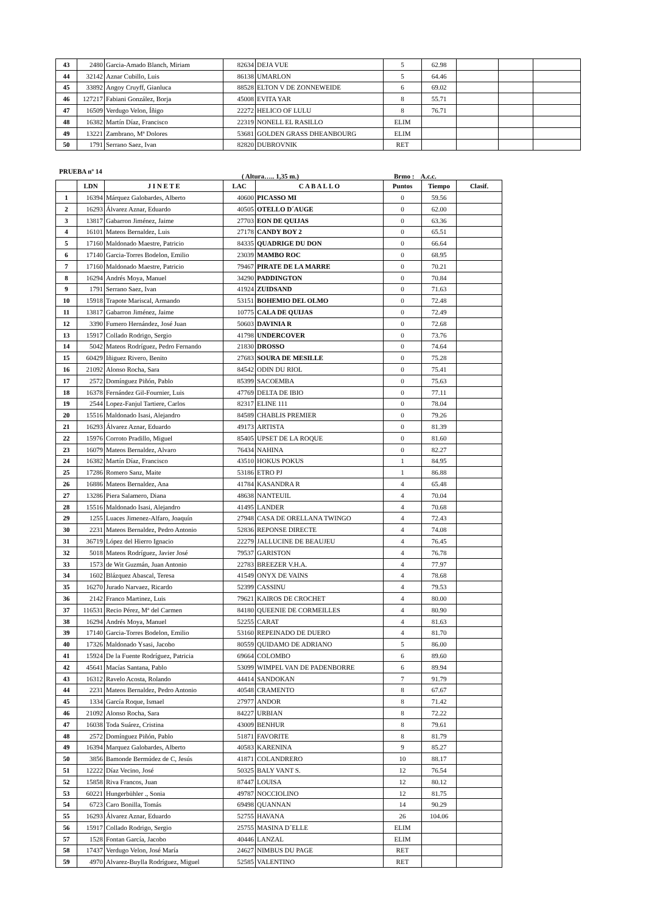| 43 | 2480 | Garcia-Amado Blanch, Miriam | 82634 | DEJA VUE | 5 | 62.98 | | | |
| 44 | 32142 | Aznar Cubillo, Luis | 86138 | UMARLON | 5 | 64.46 | | | |
| 45 | 33892 | Angoy Cruyff, Gianluca | 88528 | ELTON V DE ZONNEWEIDE | 6 | 69.02 | | | |
| 46 | 127217 | Fabiani González, Borja | 45008 | EVITA YAR | 8 | 55.71 | | | |
| 47 | 16509 | Verdugo Velon, Íñigo | 22272 | HELICO OF LULU | 8 | 76.71 | | | |
| 48 | 16382 | Martín Díaz, Francisco | 22319 | NONELL EL RASILLO | ELIM | | | | |
| 49 | 13221 | Zambrano, Mª Dolores | 53681 | GOLDEN GRASS DHEANBOURG | ELIM | | | | |
| 50 | 1791 | Serrano Saez, Ivan | 82820 | DUBROVNIK | RET | | | | |
PRUEBA nº 14 ( Altura….. 1,35 m.) Brmo : A.c.c.
| | LDN | J I N E T E | LAC | C A B A L L O | Puntos | Tiempo | Clasif. |
| --- | --- | --- | --- | --- | --- | --- | --- |
| 1 | 16394 | Márquez Galobardes, Alberto | 40600 | PICASSO MI | 0 | 59.56 | |
| 2 | 16293 | Álvarez Aznar, Eduardo | 40505 | OTELLO D´AUGE | 0 | 62.00 | |
| 3 | 13817 | Gabarron Jiménez, Jaime | 27703 | EON DE QUIJAS | 0 | 63.36 | |
| 4 | 16101 | Mateos Bernaldez, Luis | 27178 | CANDY BOY 2 | 0 | 65.51 | |
| 5 | 17160 | Maldonado Maestre, Patricio | 84335 | QUADRIGE DU DON | 0 | 66.64 | |
| 6 | 17140 | Garcia-Torres Bodelon, Emilio | 23039 | MAMBO ROC | 0 | 68.95 | |
| 7 | 17160 | Maldonado Maestre, Patricio | 79467 | PIRATE DE LA MARRE | 0 | 70.21 | |
| 8 | 16294 | Andrés Moya, Manuel | 34290 | PADDINGTON | 0 | 70.84 | |
| 9 | 1791 | Serrano Saez, Ivan | 41924 | ZUIDSAND | 0 | 71.63 | |
| 10 | 15918 | Trapote Mariscal, Armando | 53151 | BOHEMIO DEL OLMO | 0 | 72.48 | |
| 11 | 13817 | Gabarron Jiménez, Jaime | 10775 | CALA DE QUIJAS | 0 | 72.49 | |
| 12 | 3390 | Fumero Hernández, José Juan | 50603 | DAVINIA R | 0 | 72.68 | |
| 13 | 15917 | Collado Rodrigo, Sergio | 41798 | UNDERCOVER | 0 | 73.76 | |
| 14 | 5042 | Mateos Rodríguez, Pedro Fernando | 21830 | DROSSO | 0 | 74.64 | |
| 15 | 60429 | Iñiguez Rivero, Benito | 27683 | SOURA DE MESILLE | 0 | 75.28 | |
| 16 | 21092 | Alonso Rocha, Sara | 84542 | ODIN DU RIOL | 0 | 75.41 | |
| 17 | 2572 | Domínguez Piñón, Pablo | 85399 | SACOEMBA | 0 | 75.63 | |
| 18 | 16378 | Fernández Gil-Fournier, Luis | 47769 | DELTA DE IBIO | 0 | 77.11 | |
| 19 | 2544 | Lopez-Fanjul Tartiere, Carlos | 82317 | ELINE 111 | 0 | 78.04 | |
| 20 | 15516 | Maldonado Isasi, Alejandro | 84589 | CHABLIS PREMIER | 0 | 79.26 | |
| 21 | 16293 | Álvarez Aznar, Eduardo | 49173 | ARTISTA | 0 | 81.39 | |
| 22 | 15976 | Corroto Pradillo, Miguel | 85405 | UPSET DE LA ROQUE | 0 | 81.60 | |
| 23 | 16079 | Mateos Bernaldez, Alvaro | 76434 | NAHINA | 0 | 82.27 | |
| 24 | 16382 | Martín Díaz, Francisco | 43510 | HOKUS POKUS | 1 | 84.95 | |
| 25 | 17286 | Romero Sanz, Maite | 53186 | ETRO PJ | 1 | 86.88 | |
| 26 | 16886 | Mateos Bernaldez, Ana | 41784 | KASANDRA R | 4 | 65.48 | |
| 27 | 13286 | Piera Salamero, Diana | 48638 | NANTEUIL | 4 | 70.04 | |
| 28 | 15516 | Maldonado Isasi, Alejandro | 41495 | LANDER | 4 | 70.68 | |
| 29 | 1255 | Luaces Jimenez-Alfaro, Joaquín | 27948 | CASA DE ORELLANA TWINGO | 4 | 72.43 | |
| 30 | 2231 | Mateos Bernaldez, Pedro Antonio | 52836 | REPONSE DIRECTE | 4 | 74.08 | |
| 31 | 36719 | López del Hierro Ignacio | 22279 | JALLUCINE DE BEAUJEU | 4 | 76.45 | |
| 32 | 5018 | Mateos Rodríguez, Javier José | 79537 | GARISTON | 4 | 76.78 | |
| 33 | 1573 | de Wit Guzmán, Juan Antonio | 22783 | BREEZER V.H.A. | 4 | 77.97 | |
| 34 | 1602 | Blázquez Abascal, Teresa | 41549 | ONYX DE VAINS | 4 | 78.68 | |
| 35 | 16270 | Jurado Narvaez, Ricardo | 52399 | CASSINU | 4 | 79.53 | |
| 36 | 2142 | Franco Martinez, Luis | 79621 | KAIROS DE CROCHET | 4 | 80.00 | |
| 37 | 116531 | Recio Pérez, Mª del Carmen | 84180 | QUEENIE DE CORMEILLES | 4 | 80.90 | |
| 38 | 16294 | Andrés Moya, Manuel | 52255 | CARAT | 4 | 81.63 | |
| 39 | 17140 | Garcia-Torres Bodelon, Emilio | 53160 | REPEINADO DE DUERO | 4 | 81.70 | |
| 40 | 17326 | Maldonado Ysasi, Jacobo | 80559 | QUIDAMO DE ADRIANO | 5 | 86.00 | |
| 41 | 15924 | De la Fuente Rodríguez, Patricia | 69664 | COLOMBO | 6 | 89.60 | |
| 42 | 45641 | Macías Santana, Pablo | 53099 | WIMPEL VAN DE PADENBORRE | 6 | 89.94 | |
| 43 | 16312 | Ravelo Acosta, Rolando | 44414 | SANDOKAN | 7 | 91.79 | |
| 44 | 2231 | Mateos Bernaldez, Pedro Antonio | 40548 | CRAMENTO | 8 | 67.67 | |
| 45 | 1334 | García Roque, Ismael | 27977 | ANDOR | 8 | 71.42 | |
| 46 | 21092 | Alonso Rocha, Sara | 84227 | URBIAN | 8 | 72.22 | |
| 47 | 16038 | Toda Suárez, Cristina | 43009 | BENHUR | 8 | 79.61 | |
| 48 | 2572 | Domínguez Piñón, Pablo | 51871 | FAVORITE | 8 | 81.79 | |
| 49 | 16394 | Marquez Galobardes, Alberto | 40583 | KARENINA | 9 | 85.27 | |
| 50 | 3856 | Bamonde Bermúdez de C, Jesús | 41871 | COLANDRERO | 10 | 88.17 | |
| 51 | 12222 | Díaz Vecino, José | 50325 | BALY VANT S. | 12 | 76.54 | |
| 52 | 15858 | Riva Francos, Juan | 87447 | LOUISA | 12 | 80.12 | |
| 53 | 60221 | Hungerbühler ., Sonia | 49787 | NOCCIOLINO | 12 | 81.75 | |
| 54 | 6723 | Caro Bonilla, Tomás | 69498 | QUANNAN | 14 | 90.29 | |
| 55 | 16293 | Álvarez Aznar, Eduardo | 52755 | HAVANA | 26 | 104.06 | |
| 56 | 15917 | Collado Rodrigo, Sergio | 25755 | MASINA D´ELLE | ELIM | | |
| 57 | 1528 | Fontan García, Jacobo | 40446 | LANZAL | ELIM | | |
| 58 | 17437 | Verdugo Velon, José María | 24627 | NIMBUS DU PAGE | RET | | |
| 59 | 4970 | Alvarez-Buylla Rodríguez, Miguel | 52585 | VALENTINO | RET | | |